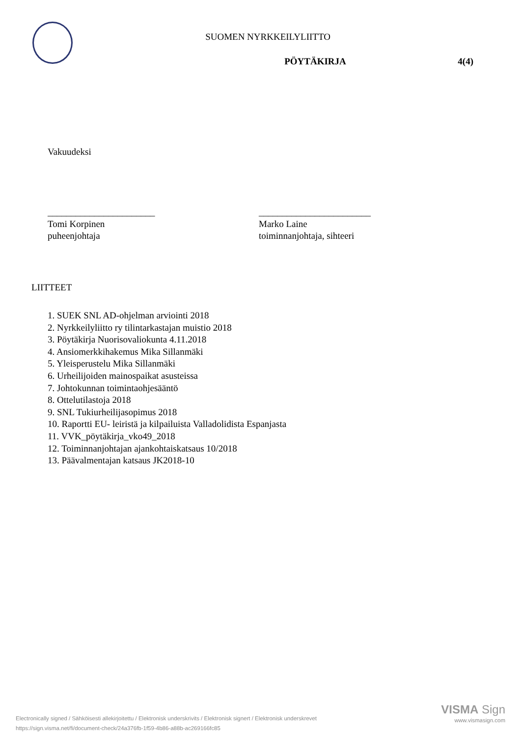SUOMEN NYRKKEILYLIITTO
PÖYTÄKIRJA 4(4)
Vakuudeksi
_______________________
Tomi Korpinen
puheenjohtaja
________________________
Marko Laine
toiminnanjohtaja, sihteeri
LIITTEET
1. SUEK SNL AD-ohjelman arviointi 2018
2. Nyrkkeilyliitto ry tilintarkastajan muistio 2018
3. Pöytäkirja Nuorisovaliokunta 4.11.2018
4. Ansiomerkkihakemus Mika Sillanmäki
5. Yleisperustelu Mika Sillanmäki
6. Urheilijoiden mainospaikat asusteissa
7. Johtokunnan toimintaohjesääntö
8. Ottelutilastoja 2018
9. SNL Tukiurheilijasopimus 2018
10. Raportti EU- leiristä ja kilpailuista Valladolidista Espanjasta
11. VVK_pöytäkirja_vko49_2018
12. Toiminnanjohtajan ajankohtaiskatsaus 10/2018
13. Päävalmentajan katsaus JK2018-10
Electronically signed / Sähköisesti allekirjoitettu / Elektronisk underskrivits / Elektronisk signert / Elektronisk underskrevet
https://sign.visma.net/fi/document-check/24a376fb-1f59-4b86-a88b-ac269166fc85
VISMA Sign
www.vismasign.com